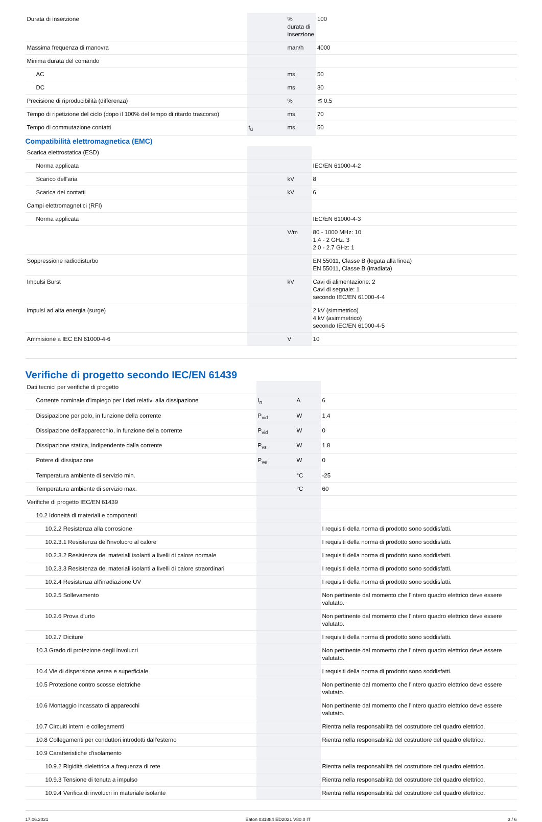| Durata di inserzione | | % durata di inserzione | 100 |
| Massima frequenza di manovra | | man/h | 4000 |
| Minima durata del comando | | | |
| AC | | ms | 50 |
| DC | | ms | 30 |
| Precisione di riproducibilità (differenza) | | % | ≦ 0.5 |
| Tempo di ripetizione del ciclo (dopo il 100% del tempo di ritardo trascorso) | | ms | 70 |
| Tempo di commutazione contatti | t<sub>u</sub> | ms | 50 |
Compatibilità elettromagnetica (EMC)
| Scarica elettrostatica (ESD) | | | |
| Norma applicata | | | IEC/EN 61000-4-2 |
| Scarico dell'aria | | kV | 8 |
| Scarica dei contatti | | kV | 6 |
| Campi elettromagnetici (RFI) | | | |
| Norma applicata | | | IEC/EN 61000-4-3 |
| | | V/m | 80 - 1000 MHz: 10 1.4 - 2 GHz: 3 2.0 - 2.7 GHz: 1 |
| Soppressione radiodisturbo | | | EN 55011, Classe B (legata alla linea) EN 55011, Classe B (irradiata) |
| Impulsi Burst | | kV | Cavi di alimentazione: 2 Cavi di segnale: 1 secondo IEC/EN 61000-4-4 |
| impulsi ad alta energia (surge) | | | 2 kV (simmetrico) 4 kV (asimmetrico) secondo IEC/EN 61000-4-5 |
| Ammisione a IEC EN 61000-4-6 | | V | 10 |
Verifiche di progetto secondo IEC/EN 61439
| Dati tecnici per verifiche di progetto | | | |
| Corrente nominale d'impiego per i dati relativi alla dissipazione | I<sub>n</sub> | A | 6 |
| Dissipazione per polo, in funzione della corrente | P<sub>vid</sub> | W | 1.4 |
| Dissipazione dell'apparecchio, in funzione della corrente | P<sub>vid</sub> | W | 0 |
| Dissipazione statica, indipendente dalla corrente | P<sub>vs</sub> | W | 1.8 |
| Potere di dissipazione | P<sub>ve</sub> | W | 0 |
| Temperatura ambiente di servizio min. | | °C | -25 |
| Temperatura ambiente di servizio max. | | °C | 60 |
| Verifiche di progetto IEC/EN 61439 | | | |
| 10.2 Idoneità di materiali e componenti | | | |
| 10.2.2 Resistenza alla corrosione | | | I requisiti della norma di prodotto sono soddisfatti. |
| 10.2.3.1 Resistenza dell'involucro al calore | | | I requisiti della norma di prodotto sono soddisfatti. |
| 10.2.3.2 Resistenza dei materiali isolanti a livelli di calore normale | | | I requisiti della norma di prodotto sono soddisfatti. |
| 10.2.3.3 Resistenza dei materiali isolanti a livelli di calore straordinari | | | I requisiti della norma di prodotto sono soddisfatti. |
| 10.2.4 Resistenza all'irradiazione UV | | | I requisiti della norma di prodotto sono soddisfatti. |
| 10.2.5 Sollevamento | | | Non pertinente dal momento che l'intero quadro elettrico deve essere valutato. |
| 10.2.6 Prova d'urto | | | Non pertinente dal momento che l'intero quadro elettrico deve essere valutato. |
| 10.2.7 Diciture | | | I requisiti della norma di prodotto sono soddisfatti. |
| 10.3 Grado di protezione degli involucri | | | Non pertinente dal momento che l'intero quadro elettrico deve essere valutato. |
| 10.4 Vie di dispersione aerea e superficiale | | | I requisiti della norma di prodotto sono soddisfatti. |
| 10.5 Protezione contro scosse elettriche | | | Non pertinente dal momento che l'intero quadro elettrico deve essere valutato. |
| 10.6 Montaggio incassato di apparecchi | | | Non pertinente dal momento che l'intero quadro elettrico deve essere valutato. |
| 10.7 Circuiti interni e collegamenti | | | Rientra nella responsabilità del costruttore del quadro elettrico. |
| 10.8 Collegamenti per conduttori introdotti dall'esterno | | | Rientra nella responsabilità del costruttore del quadro elettrico. |
| 10.9 Caratteristiche d’isolamento | | | |
| 10.9.2 Rigidità dielettrica a frequenza di rete | | | Rientra nella responsabilità del costruttore del quadro elettrico. |
| 10.9.3 Tensione di tenuta a impulso | | | Rientra nella responsabilità del costruttore del quadro elettrico. |
| 10.9.4 Verifica di involucri in materiale isolante | | | Rientra nella responsabilità del costruttore del quadro elettrico. |
17.06.2021 Eaton 031884 ED2021 V80.0 IT 3 / 6